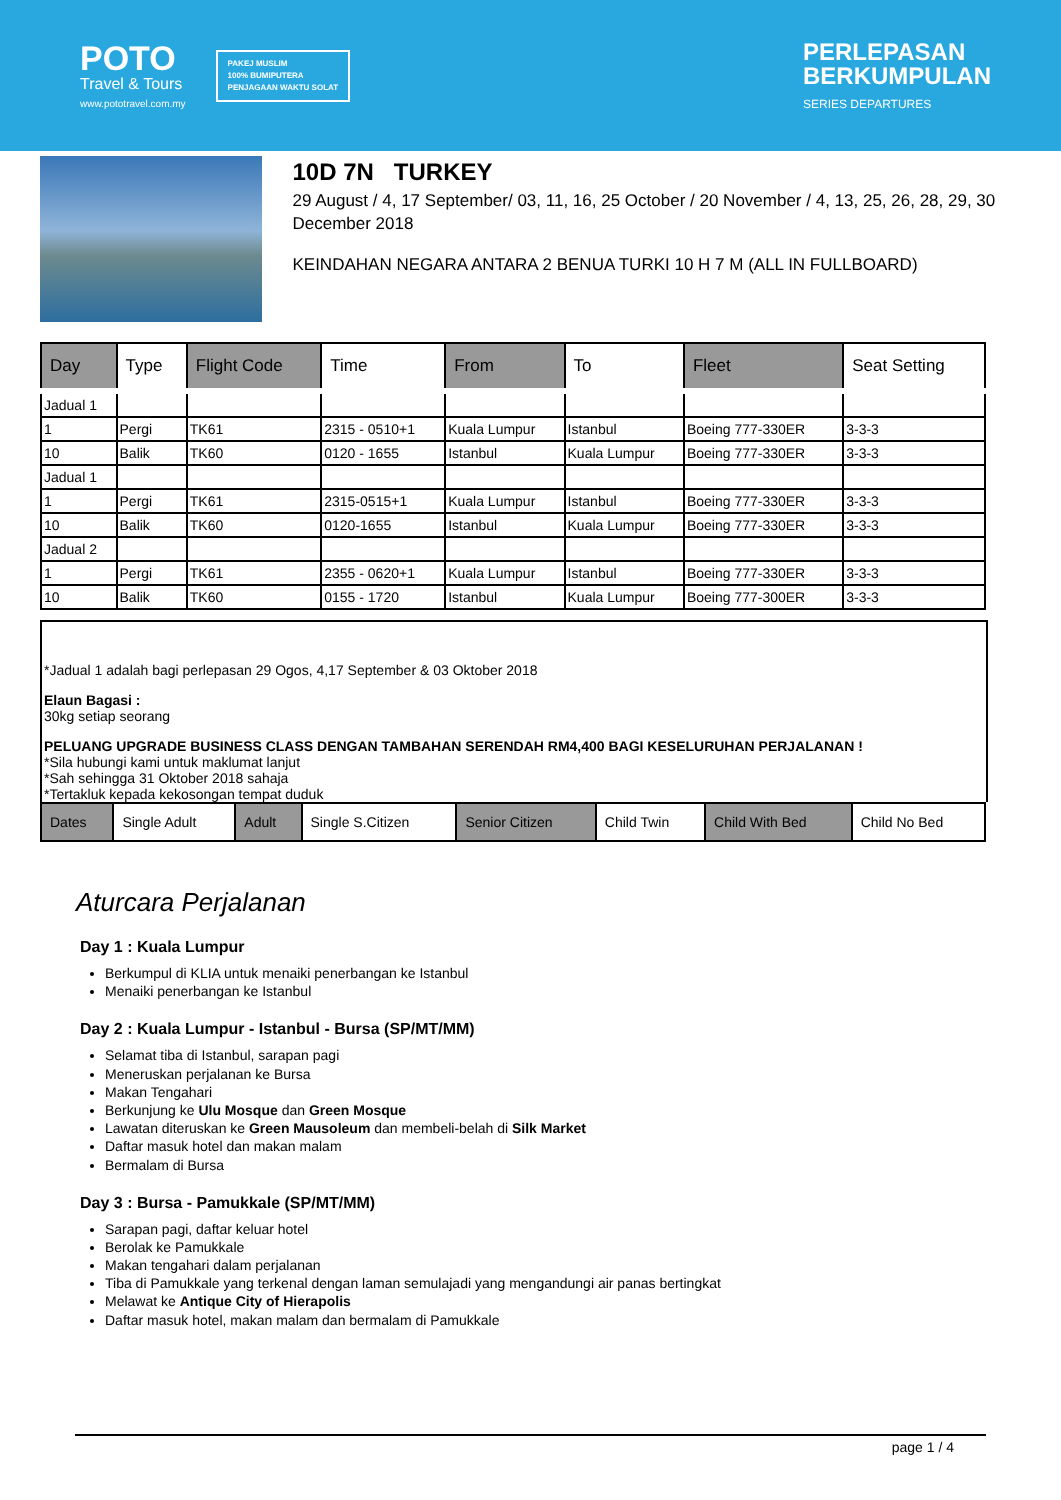POTO
Travel & Tours
www.pototravel.com.my
PAKEJ MUSLIM
100% BUMIPUTERA
PENJAGAAN WAKTU SOLAT
PERLEPASAN
BERKUMPULAN
SERIES DEPARTURES
10D 7N TURKEY
29 August / 4, 17 September/ 03, 11, 16, 25 October / 20 November / 4, 13, 25, 26, 28, 29, 30 December 2018
KEINDAHAN NEGARA ANTARA 2 BENUA TURKI 10 H 7 M (ALL IN FULLBOARD)
| Day | Type | Flight Code | Time | From | To | Fleet | Seat Setting |
| --- | --- | --- | --- | --- | --- | --- | --- |
| Jadual 1 | | | | | | | |
| 1 | Pergi | TK61 | 2315 - 0510+1 | Kuala Lumpur | Istanbul | Boeing 777-330ER | 3-3-3 |
| 10 | Balik | TK60 | 0120 - 1655 | Istanbul | Kuala Lumpur | Boeing 777-330ER | 3-3-3 |
| Jadual 1 | | | | | | | |
| 1 | Pergi | TK61 | 2315-0515+1 | Kuala Lumpur | Istanbul | Boeing 777-330ER | 3-3-3 |
| 10 | Balik | TK60 | 0120-1655 | Istanbul | Kuala Lumpur | Boeing 777-330ER | 3-3-3 |
| Jadual 2 | | | | | | | |
| 1 | Pergi | TK61 | 2355 - 0620+1 | Kuala Lumpur | Istanbul | Boeing 777-330ER | 3-3-3 |
| 10 | Balik | TK60 | 0155 - 1720 | Istanbul | Kuala Lumpur | Boeing 777-300ER | 3-3-3 |
*Jadual 1 adalah bagi perlepasan 29 Ogos, 4,17 September & 03 Oktober 2018
Elaun Bagasi :
30kg setiap seorang
PELUANG UPGRADE BUSINESS CLASS DENGAN TAMBAHAN SERENDAH RM4,400 BAGI KESELURUHAN PERJALANAN !
*Sila hubungi kami untuk maklumat lanjut
*Sah sehingga 31 Oktober 2018 sahaja
*Tertakluk kepada kekosongan tempat duduk
| Dates | Single Adult | Adult | Single S.Citizen | Senior Citizen | Child Twin | Child With Bed | Child No Bed |
| --- | --- | --- | --- | --- | --- | --- | --- |
Aturcara Perjalanan
Day 1 : Kuala Lumpur
Berkumpul di KLIA untuk menaiki penerbangan ke Istanbul
Menaiki penerbangan ke Istanbul
Day 2 : Kuala Lumpur - Istanbul - Bursa (SP/MT/MM)
Selamat tiba di Istanbul, sarapan pagi
Meneruskan perjalanan ke Bursa
Makan Tengahari
Berkunjung ke Ulu Mosque dan Green Mosque
Lawatan diteruskan ke Green Mausoleum dan membeli-belah di Silk Market
Daftar masuk hotel dan makan malam
Bermalam di Bursa
Day 3 : Bursa - Pamukkale (SP/MT/MM)
Sarapan pagi, daftar keluar hotel
Berolak ke Pamukkale
Makan tengahari dalam perjalanan
Tiba di Pamukkale yang terkenal dengan laman semulajadi yang mengandungi air panas bertingkat
Melawat ke Antique City of Hierapolis
Daftar masuk hotel, makan malam dan bermalam di Pamukkale
page 1 / 4